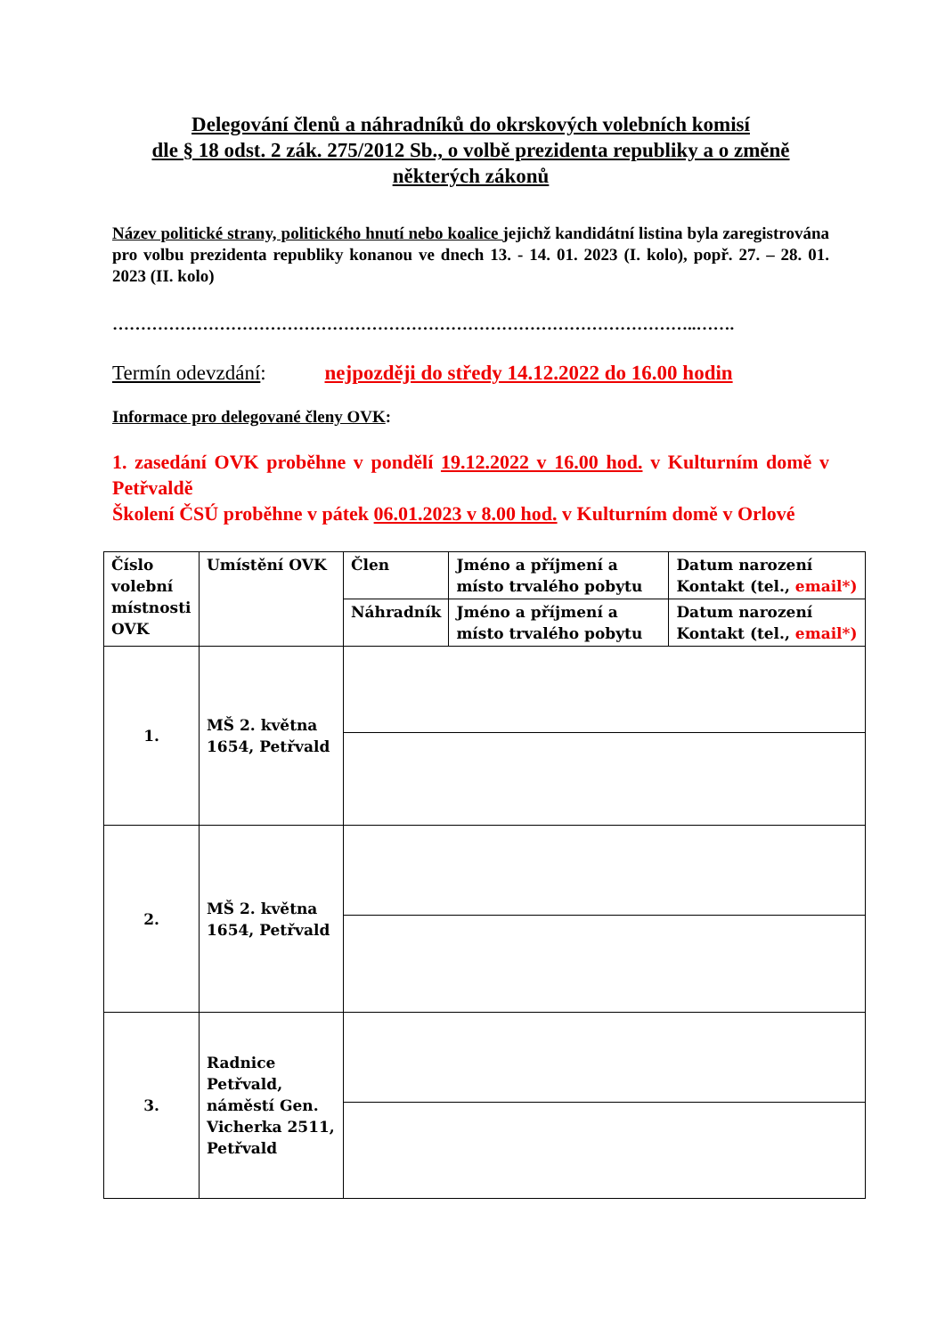Delegování členů a náhradníků do okrskových volebních komisí
dle § 18 odst. 2 zák. 275/2012 Sb., o volbě prezidenta republiky a o změně některých zákonů
Název politické strany, politického hnutí nebo koalice jejichž kandidátní listina byla zaregistrována pro volbu prezidenta republiky konanou ve dnech 13. - 14. 01. 2023 (I. kolo), popř. 27. – 28. 01. 2023 (II. kolo)
…………………………………………………………………………………………..…….
Termín odevzdání: nejpozději do středy 14.12.2022 do 16.00 hodin
Informace pro delegované členy OVK:
1. zasedání OVK proběhne v pondělí 19.12.2022 v 16.00 hod. v Kulturním domě v Petřvaldě
Školení ČSÚ proběhne v pátek 06.01.2023 v 8.00 hod. v Kulturním domě v Orlové
| Číslo volební místnosti OVK | Umístění OVK | Člen | Jméno a příjmení a místo trvalého pobytu | Datum narození Kontakt (tel., email*) |
| | | Náhradník | Jméno a příjmení a místo trvalého pobytu | Datum narození Kontakt (tel., email*) |
| 1. | MŠ 2. května 1654, Petřvald | | | |
| 2. | MŠ 2. května 1654, Petřvald | | | |
| 3. | Radnice Petřvald, náměstí Gen. Vicherka 2511, Petřvald | | | |